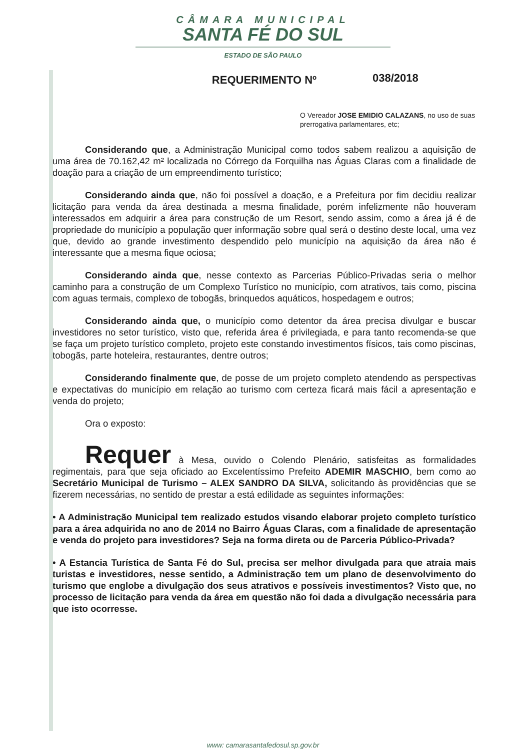CÂMARA MUNICIPAL
SANTA FÉ DO SUL
ESTADO DE SÃO PAULO
038/2018
REQUERIMENTO Nº
O Vereador JOSE EMIDIO CALAZANS, no uso de suas prerrogativa parlamentares, etc;
Considerando que, a Administração Municipal como todos sabem realizou a aquisição de uma área de 70.162,42 m² localizada no Córrego da Forquilha nas Águas Claras com a finalidade de doação para a criação de um empreendimento turístico;
Considerando ainda que, não foi possível a doação, e a Prefeitura por fim decidiu realizar licitação para venda da área destinada a mesma finalidade, porém infelizmente não houveram interessados em adquirir a área para construção de um Resort, sendo assim, como a área já é de propriedade do município a população quer informação sobre qual será o destino deste local, uma vez que, devido ao grande investimento despendido pelo município na aquisição da área não é interessante que a mesma fique ociosa;
Considerando ainda que, nesse contexto as Parcerias Público-Privadas seria o melhor caminho para a construção de um Complexo Turístico no município, com atrativos, tais como, piscina com aguas termais, complexo de tobogãs, brinquedos aquáticos, hospedagem e outros;
Considerando ainda que, o município como detentor da área precisa divulgar e buscar investidores no setor turístico, visto que, referida área é privilegiada, e para tanto recomenda-se que se faça um projeto turístico completo, projeto este constando investimentos físicos, tais como piscinas, tobogãs, parte hoteleira, restaurantes, dentre outros;
Considerando finalmente que, de posse de um projeto completo atendendo as perspectivas e expectativas do município em relação ao turismo com certeza ficará mais fácil a apresentação e venda do projeto;
Ora o exposto:
Requer à Mesa, ouvido o Colendo Plenário, satisfeitas as formalidades regimentais, para que seja oficiado ao Excelentíssimo Prefeito ADEMIR MASCHIO, bem como ao Secretário Municipal de Turismo – ALEX SANDRO DA SILVA, solicitando às providências que se fizerem necessárias, no sentido de prestar a está edilidade as seguintes informações:
• A Administração Municipal tem realizado estudos visando elaborar projeto completo turístico para a área adquirida no ano de 2014 no Bairro Águas Claras, com a finalidade de apresentação e venda do projeto para investidores? Seja na forma direta ou de Parceria Público-Privada?
• A Estancia Turística de Santa Fé do Sul, precisa ser melhor divulgada para que atraia mais turistas e investidores, nesse sentido, a Administração tem um plano de desenvolvimento do turismo que englobe a divulgação dos seus atrativos e possíveis investimentos? Visto que, no processo de licitação para venda da área em questão não foi dada a divulgação necessária para que isto ocorresse.
www: camarasantafedosul.sp.gov.br